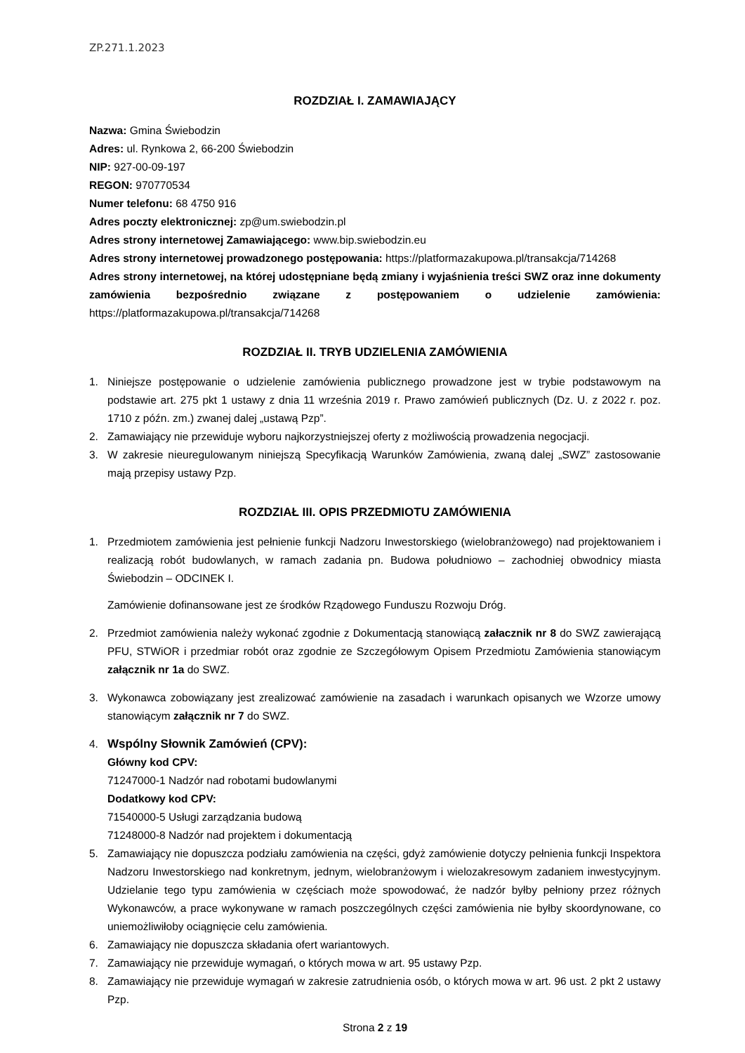ZP.271.1.2023
ROZDZIAŁ I. ZAMAWIAJĄCY
Nazwa: Gmina Świebodzin
Adres: ul. Rynkowa 2, 66-200 Świebodzin
NIP: 927-00-09-197
REGON: 970770534
Numer telefonu: 68 4750 916
Adres poczty elektronicznej: zp@um.swiebodzin.pl
Adres strony internetowej Zamawiającego: www.bip.swiebodzin.eu
Adres strony internetowej prowadzonego postępowania: https://platformazakupowa.pl/transakcja/714268
Adres strony internetowej, na której udostępniane będą zmiany i wyjaśnienia treści SWZ oraz inne dokumenty zamówienia bezpośrednio związane z postępowaniem o udzielenie zamówienia: https://platformazakupowa.pl/transakcja/714268
ROZDZIAŁ II. TRYB UDZIELENIA ZAMÓWIENIA
1. Niniejsze postępowanie o udzielenie zamówienia publicznego prowadzone jest w trybie podstawowym na podstawie art. 275 pkt 1 ustawy z dnia 11 września 2019 r. Prawo zamówień publicznych (Dz. U. z 2022 r. poz. 1710 z późn. zm.) zwanej dalej „ustawą Pzp”.
2. Zamawiający nie przewiduje wyboru najkorzystniejszej oferty z możliwością prowadzenia negocjacji.
3. W zakresie nieuregulowanym niniejszą Specyfikacją Warunków Zamówienia, zwaną dalej „SWZ” zastosowanie mają przepisy ustawy Pzp.
ROZDZIAŁ III. OPIS PRZEDMIOTU ZAMÓWIENIA
1. Przedmiotem zamówienia jest pełnienie funkcji Nadzoru Inwestorskiego (wielobranżowego) nad projektowaniem i realizacją robót budowlanych, w ramach zadania pn. Budowa południowo – zachodniej obwodnicy miasta Świebodzin – ODCINEK I.
Zamówienie dofinansowane jest ze środków Rządowego Funduszu Rozwoju Dróg.
2. Przedmiot zamówienia należy wykonać zgodnie z Dokumentacją stanowiącą załacznik nr 8 do SWZ zawierającą PFU, STWiOR i przedmiar robót oraz zgodnie ze Szczegółowym Opisem Przedmiotu Zamówienia stanowiącym załącznik nr 1a do SWZ.
3. Wykonawca zobowiązany jest zrealizować zamówienie na zasadach i warunkach opisanych we Wzorze umowy stanowiącym załącznik nr 7 do SWZ.
4. Wspólny Słownik Zamówień (CPV):
Główny kod CPV:
71247000-1 Nadzór nad robotami budowlanymi
Dodatkowy kod CPV:
71540000-5 Usługi zarządzania budową
71248000-8 Nadzór nad projektem i dokumentacją
5. Zamawiający nie dopuszcza podziału zamówienia na części, gdyż zamówienie dotyczy pełnienia funkcji Inspektora Nadzoru Inwestorskiego nad konkretnym, jednym, wielobranżowym i wielozakresowym zadaniem inwestycyjnym. Udzielanie tego typu zamówienia w częściach może spowodować, że nadzór byłby pełniony przez różnych Wykonawców, a prace wykonywane w ramach poszczególnych części zamówienia nie byłby skoordynowane, co uniemożliwiłoby ociągnięcie celu zamówienia.
6. Zamawiający nie dopuszcza składania ofert wariantowych.
7. Zamawiający nie przewiduje wymagań, o których mowa w art. 95 ustawy Pzp.
8. Zamawiający nie przewiduje wymagań w zakresie zatrudnienia osób, o których mowa w art. 96 ust. 2 pkt 2 ustawy Pzp.
Strona 2 z 19